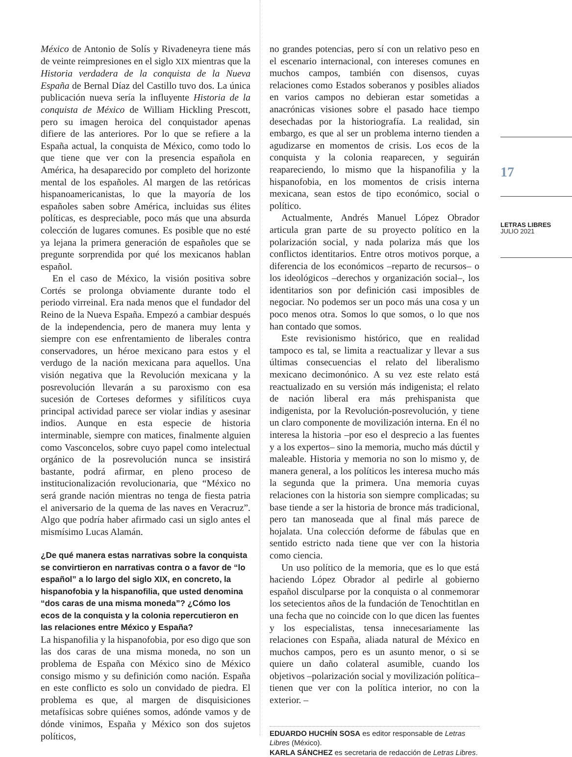17
LETRAS LIBRES
JULIO 2021
México de Antonio de Solís y Rivadeneyra tiene más de veinte reimpresiones en el siglo XIX mientras que la Historia verdadera de la conquista de la Nueva España de Bernal Díaz del Castillo tuvo dos. La única publicación nueva sería la influyente Historia de la conquista de México de William Hickling Prescott, pero su imagen heroica del conquistador apenas difiere de las anteriores. Por lo que se refiere a la España actual, la conquista de México, como todo lo que tiene que ver con la presencia española en América, ha desaparecido por completo del horizonte mental de los españoles. Al margen de las retóricas hispanoamericanistas, lo que la mayoría de los españoles saben sobre América, incluidas sus élites políticas, es despreciable, poco más que una absurda colección de lugares comunes. Es posible que no esté ya lejana la primera generación de españoles que se pregunte sorprendida por qué los mexicanos hablan español.
En el caso de México, la visión positiva sobre Cortés se prolonga obviamente durante todo el periodo virreinal. Era nada menos que el fundador del Reino de la Nueva España. Empezó a cambiar después de la independencia, pero de manera muy lenta y siempre con ese enfrentamiento de liberales contra conservadores, un héroe mexicano para estos y el verdugo de la nación mexicana para aquellos. Una visión negativa que la Revolución mexicana y la posrevolución llevarán a su paroxismo con esa sucesión de Corteses deformes y sifilíticos cuya principal actividad parece ser violar indias y asesinar indios. Aunque en esta especie de historia interminable, siempre con matices, finalmente alguien como Vasconcelos, sobre cuyo papel como intelectual orgánico de la posrevolución nunca se insistirá bastante, podrá afirmar, en pleno proceso de institucionalización revolucionaria, que “México no será grande nación mientras no tenga de fiesta patria el aniversario de la quema de las naves en Veracruz”. Algo que podría haber afirmado casi un siglo antes el mismísimo Lucas Alamán.
¿De qué manera estas narrativas sobre la conquista se convirtieron en narrativas contra o a favor de “lo español” a lo largo del siglo XIX, en concreto, la hispanofobia y la hispanofilia, que usted denomina “dos caras de una misma moneda”? ¿Cómo los ecos de la conquista y la colonia repercutieron en las relaciones entre México y España?
La hispanofilia y la hispanofobia, por eso digo que son las dos caras de una misma moneda, no son un problema de España con México sino de México consigo mismo y su definición como nación. España en este conflicto es solo un convidado de piedra. El problema es que, al margen de disquisiciones metafísicas sobre quiénes somos, adónde vamos y de dónde vinimos, España y México son dos sujetos políticos,
no grandes potencias, pero sí con un relativo peso en el escenario internacional, con intereses comunes en muchos campos, también con disensos, cuyas relaciones como Estados soberanos y posibles aliados en varios campos no debieran estar sometidas a anacrónicas visiones sobre el pasado hace tiempo desechadas por la historiografía. La realidad, sin embargo, es que al ser un problema interno tienden a agudizarse en momentos de crisis. Los ecos de la conquista y la colonia reaparecen, y seguirán reapareciendo, lo mismo que la hispanofilia y la hispanofobia, en los momentos de crisis interna mexicana, sean estos de tipo económico, social o político.
Actualmente, Andrés Manuel López Obrador articula gran parte de su proyecto político en la polarización social, y nada polariza más que los conflictos identitarios. Entre otros motivos porque, a diferencia de los económicos –reparto de recursos– o los ideológicos –derechos y organización social–, los identitarios son por definición casi imposibles de negociar. No podemos ser un poco más una cosa y un poco menos otra. Somos lo que somos, o lo que nos han contado que somos.
Este revisionismo histórico, que en realidad tampoco es tal, se limita a reactualizar y llevar a sus últimas consecuencias el relato del liberalismo mexicano decimonónico. A su vez este relato está reactualizado en su versión más indigenista; el relato de nación liberal era más prehispanista que indigenista, por la Revolución-posrevolución, y tiene un claro componente de movilización interna. En él no interesa la historia –por eso el desprecio a las fuentes y a los expertos– sino la memoria, mucho más dúctil y maleable. Historia y memoria no son lo mismo y, de manera general, a los políticos les interesa mucho más la segunda que la primera. Una memoria cuyas relaciones con la historia son siempre complicadas; su base tiende a ser la historia de bronce más tradicional, pero tan manoseada que al final más parece de hojalata. Una colección deforme de fábulas que en sentido estricto nada tiene que ver con la historia como ciencia.
Un uso político de la memoria, que es lo que está haciendo López Obrador al pedirle al gobierno español disculparse por la conquista o al conmemorar los setecientos años de la fundación de Tenochtitlan en una fecha que no coincide con lo que dicen las fuentes y los especialistas, tensa innecesariamente las relaciones con España, aliada natural de México en muchos campos, pero es un asunto menor, o si se quiere un daño colateral asumible, cuando los objetivos –polarización social y movilización política– tienen que ver con la política interior, no con la exterior. –
EDUARDO HUCHÍN SOSA es editor responsable de Letras Libres (México).
KARLA SÁNCHEZ es secretaria de redacción de Letras Libres.